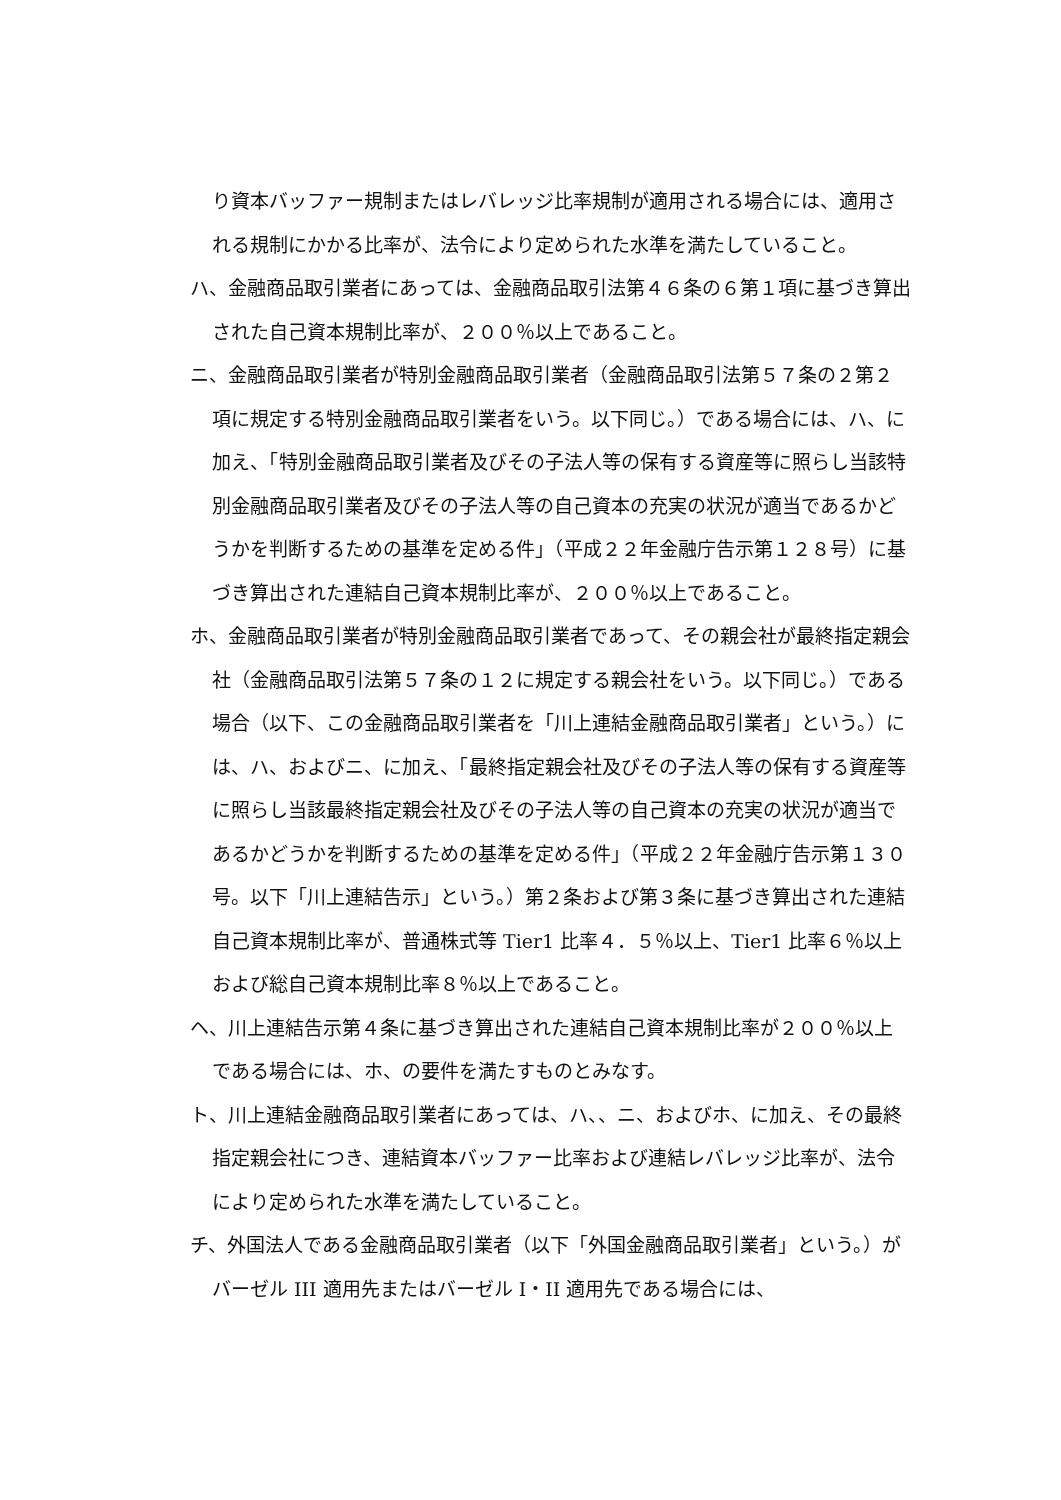り資本バッファー規制またはレバレッジ比率規制が適用される場合には、適用される規制にかかる比率が、法令により定められた水準を満たしていること。
ハ、金融商品取引業者にあっては、金融商品取引法第４６条の６第１項に基づき算出された自己資本規制比率が、２００％以上であること。
ニ、金融商品取引業者が特別金融商品取引業者（金融商品取引法第５７条の２第２項に規定する特別金融商品取引業者をいう。以下同じ。）である場合には、ハ、に加え、「特別金融商品取引業者及びその子法人等の保有する資産等に照らし当該特別金融商品取引業者及びその子法人等の自己資本の充実の状況が適当であるかどうかを判断するための基準を定める件」（平成２２年金融庁告示第１２８号）に基づき算出された連結自己資本規制比率が、２００％以上であること。
ホ、金融商品取引業者が特別金融商品取引業者であって、その親会社が最終指定親会社（金融商品取引法第５７条の１２に規定する親会社をいう。以下同じ。）である場合（以下、この金融商品取引業者を「川上連結金融商品取引業者」という。）には、ハ、およびニ、に加え、「最終指定親会社及びその子法人等の保有する資産等に照らし当該最終指定親会社及びその子法人等の自己資本の充実の状況が適当であるかどうかを判断するための基準を定める件」（平成２２年金融庁告示第１３０号。以下「川上連結告示」という。）第２条および第３条に基づき算出された連結自己資本規制比率が、普通株式等 Tier1 比率４．５％以上、Tier1 比率６％以上および総自己資本規制比率８％以上であること。
ヘ、川上連結告示第４条に基づき算出された連結自己資本規制比率が２００％以上である場合には、ホ、の要件を満たすものとみなす。
ト、川上連結金融商品取引業者にあっては、ハ、、ニ、およびホ、に加え、その最終指定親会社につき、連結資本バッファー比率および連結レバレッジ比率が、法令により定められた水準を満たしていること。
チ、外国法人である金融商品取引業者（以下「外国金融商品取引業者」という。）がバーゼル III 適用先またはバーゼル I・II 適用先である場合には、